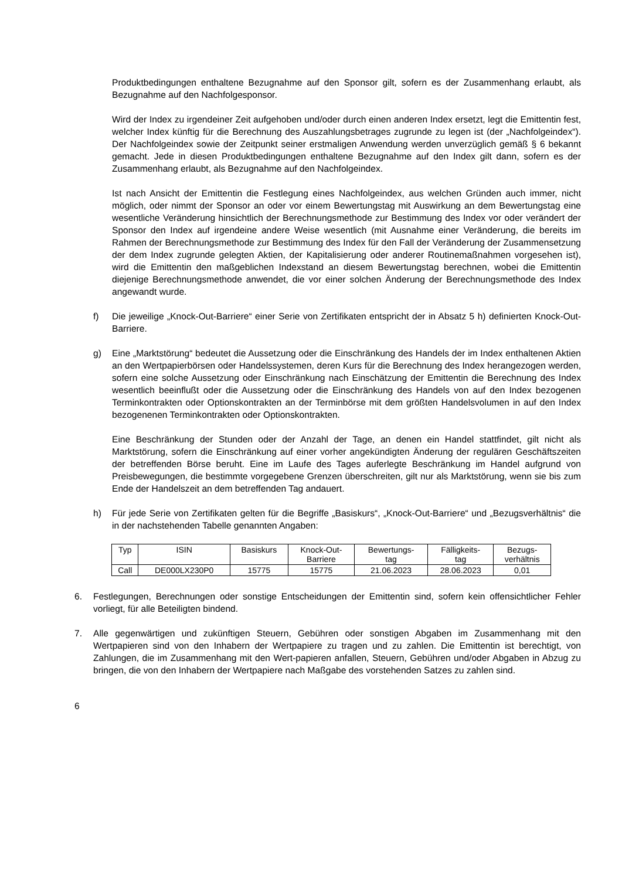Produktbedingungen enthaltene Bezugnahme auf den Sponsor gilt, sofern es der Zusammenhang erlaubt, als Bezugnahme auf den Nachfolgesponsor.
Wird der Index zu irgendeiner Zeit aufgehoben und/oder durch einen anderen Index ersetzt, legt die Emittentin fest, welcher Index künftig für die Berechnung des Auszahlungsbetrages zugrunde zu legen ist (der „Nachfolgeindex“). Der Nachfolgeindex sowie der Zeitpunkt seiner erstmaligen Anwendung werden unverzüglich gemäß § 6 bekannt gemacht. Jede in diesen Produktbedingungen enthaltene Bezugnahme auf den Index gilt dann, sofern es der Zusammenhang erlaubt, als Bezugnahme auf den Nachfolgeindex.
Ist nach Ansicht der Emittentin die Festlegung eines Nachfolgeindex, aus welchen Gründen auch immer, nicht möglich, oder nimmt der Sponsor an oder vor einem Bewertungstag mit Auswirkung an dem Bewertungstag eine wesentliche Veränderung hinsichtlich der Berechnungsmethode zur Bestimmung des Index vor oder verändert der Sponsor den Index auf irgendeine andere Weise wesentlich (mit Ausnahme einer Veränderung, die bereits im Rahmen der Berechnungsmethode zur Bestimmung des Index für den Fall der Veränderung der Zusammensetzung der dem Index zugrunde gelegten Aktien, der Kapitalisierung oder anderer Routinemaßnahmen vorgesehen ist), wird die Emittentin den maßgeblichen Indexstand an diesem Bewertungstag berechnen, wobei die Emittentin diejenige Berechnungsmethode anwendet, die vor einer solchen Änderung der Berechnungsmethode des Index angewandt wurde.
f) Die jeweilige „Knock-Out-Barriere“ einer Serie von Zertifikaten entspricht der in Absatz 5 h) definierten Knock-Out-Barriere.
g) Eine „Marktstörung“ bedeutet die Aussetzung oder die Einschränkung des Handels der im Index enthaltenen Aktien an den Wertpapierbörsen oder Handelssystemen, deren Kurs für die Berechnung des Index herangezogen werden, sofern eine solche Aussetzung oder Einschränkung nach Einschätzung der Emittentin die Berechnung des Index wesentlich beeinflußt oder die Aussetzung oder die Einschränkung des Handels von auf den Index bezogenen Terminkontrakten oder Optionskontrakten an der Terminbörse mit dem größten Handelsvolumen in auf den Index bezogenenen Terminkontrakten oder Optionskontrakten.
Eine Beschränkung der Stunden oder der Anzahl der Tage, an denen ein Handel stattfindet, gilt nicht als Marktstörung, sofern die Einschränkung auf einer vorher angekündigten Änderung der regulären Geschäftszeiten der betreffenden Börse beruht. Eine im Laufe des Tages auferlegte Beschränkung im Handel aufgrund von Preisbewegungen, die bestimmte vorgegebene Grenzen überschreiten, gilt nur als Marktstörung, wenn sie bis zum Ende der Handelszeit an dem betreffenden Tag andauert.
h) Für jede Serie von Zertifikaten gelten für die Begriffe „Basiskurs“, „Knock-Out-Barriere“ und „Bezugsverhältnis“ die in der nachstehenden Tabelle genannten Angaben:
| Typ | ISIN | Basiskurs | Knock-Out- Barriere | Bewertungs- tag | Fälligkeits- tag | Bezugs- verhältnis |
| Call | DE000LX230P0 | 15775 | 15775 | 21.06.2023 | 28.06.2023 | 0,01 |
6. Festlegungen, Berechnungen oder sonstige Entscheidungen der Emittentin sind, sofern kein offensichtlicher Fehler vorliegt, für alle Beteiligten bindend.
7. Alle gegenwärtigen und zukünftigen Steuern, Gebühren oder sonstigen Abgaben im Zusammenhang mit den Wertpapieren sind von den Inhabern der Wertpapiere zu tragen und zu zahlen. Die Emittentin ist berechtigt, von Zahlungen, die im Zusammenhang mit den Wert-papieren anfallen, Steuern, Gebühren und/oder Abgaben in Abzug zu bringen, die von den Inhabern der Wertpapiere nach Maßgabe des vorstehenden Satzes zu zahlen sind.
6